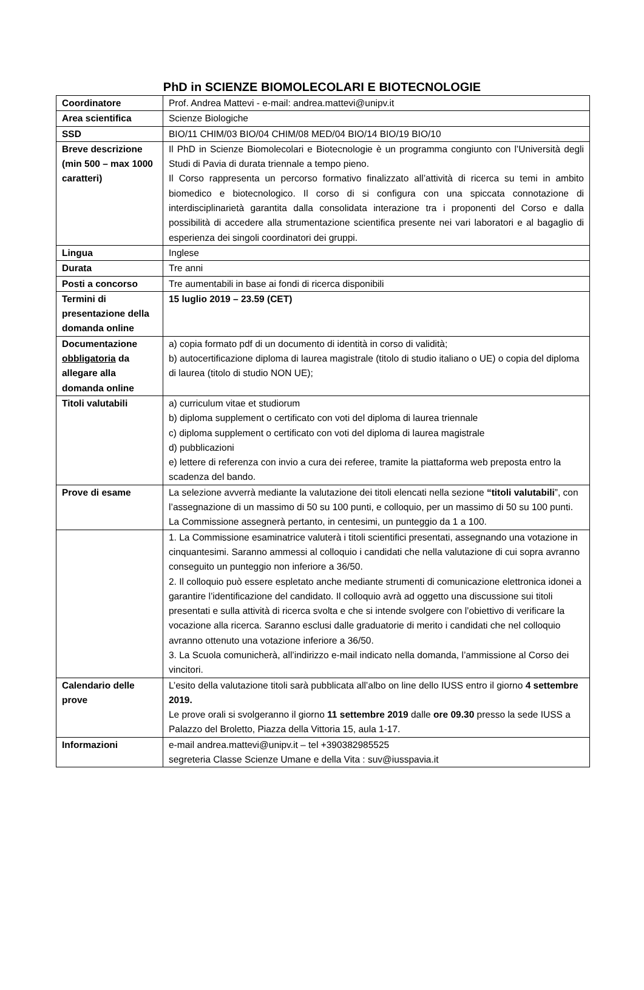PhD in SCIENZE BIOMOLECOLARI E BIOTECNOLOGIE
| Coordinatore | Prof. Andrea Mattevi - e-mail: andrea.mattevi@unipv.it |
| Area scientifica | Scienze Biologiche |
| SSD | BIO/11 CHIM/03 BIO/04 CHIM/08 MED/04 BIO/14 BIO/19 BIO/10 |
| Breve descrizione (min 500 – max 1000 caratteri) | Il PhD in Scienze Biomolecolari e Biotecnologie è un programma congiunto con l’Università degli Studi di Pavia di durata triennale a tempo pieno. Il Corso rappresenta un percorso formativo finalizzato all’attività di ricerca su temi in ambito biomedico e biotecnologico. Il corso di si configura con una spiccata connotazione di interdisciplinarietà garantita dalla consolidata interazione tra i proponenti del Corso e dalla possibilità di accedere alla strumentazione scientifica presente nei vari laboratori e al bagaglio di esperienza dei singoli coordinatori dei gruppi. |
| Lingua | Inglese |
| Durata | Tre anni |
| Posti a concorso | Tre aumentabili in base ai fondi di ricerca disponibili |
| Termini di presentazione della domanda online | 15 luglio 2019 – 23.59 (CET) |
| Documentazione obbligatoria da allegare alla domanda online | a) copia formato pdf di un documento di identità in corso di validità; b) autocertificazione diploma di laurea magistrale (titolo di studio italiano o UE) o copia del diploma di laurea (titolo di studio NON UE); |
| Titoli valutabili | a) curriculum vitae et studiorum b) diploma supplement o certificato con voti del diploma di laurea triennale c) diploma supplement o certificato con voti del diploma di laurea magistrale d) pubblicazioni e) lettere di referenza con invio a cura dei referee, tramite la piattaforma web preposta entro la scadenza del bando. |
| Prove di esame | La selezione avverrà mediante la valutazione dei titoli elencati nella sezione “titoli valutabili ”, con l’assegnazione di un massimo di 50 su 100 punti, e colloquio, per un massimo di 50 su 100 punti. La Commissione assegnerà pertanto, in centesimi, un punteggio da 1 a 100. |
| | 1. La Commissione esaminatrice valuterà i titoli scientifici presentati, assegnando una votazione in cinquantesimi. Saranno ammessi al colloquio i candidati che nella valutazione di cui sopra avranno conseguito un punteggio non inferiore a 36/50. 2. Il colloquio può essere espletato anche mediante strumenti di comunicazione elettronica idonei a garantire l’identificazione del candidato. Il colloquio avrà ad oggetto una discussione sui titoli presentati e sulla attività di ricerca svolta e che si intende svolgere con l’obiettivo di verificare la vocazione alla ricerca. Saranno esclusi dalle graduatorie di merito i candidati che nel colloquio avranno ottenuto una votazione inferiore a 36/50. 3. La Scuola comunicherà, all’indirizzo e-mail indicato nella domanda, l’ammissione al Corso dei vincitori. |
| Calendario delle prove | L’esito della valutazione titoli sarà pubblicata all’albo on line dello IUSS entro il giorno 4 settembre 2019. Le prove orali si svolgeranno il giorno 11 settembre 2019 dalle ore 09.30 presso la sede IUSS a Palazzo del Broletto, Piazza della Vittoria 15, aula 1-17. |
| Informazioni | e-mail andrea.mattevi@unipv.it – tel +390382985525 segreteria Classe Scienze Umane e della Vita : suv@iusspavia.it |